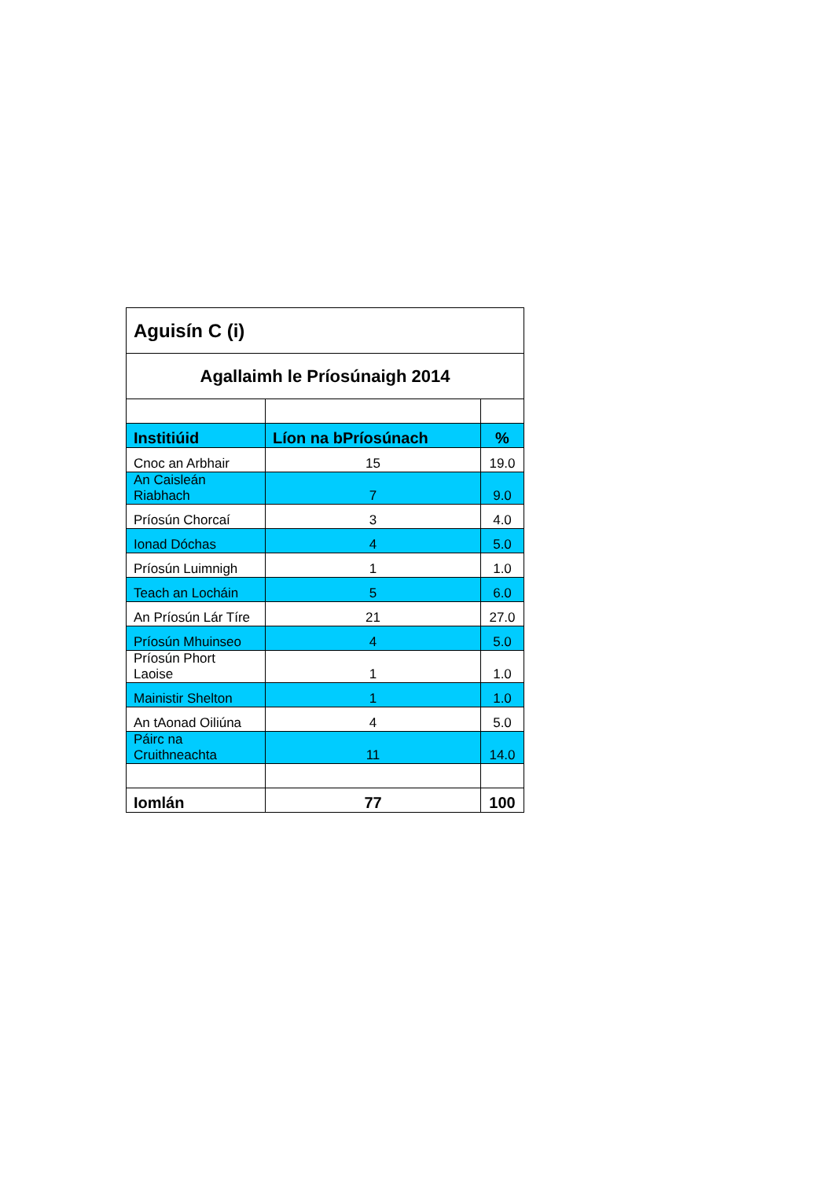| Aguisín C (i) | | |
| --- | --- | --- |
| Agallaimh le Príosúnaigh 2014 | | |
| Institiúid | Líon na bPríosúnach | % |
| Cnoc an Arbhair | 15 | 19.0 |
| An Caisleán Riabhach | 7 | 9.0 |
| Príosún Chorcaí | 3 | 4.0 |
| Ionad Dóchas | 4 | 5.0 |
| Príosún Luimnigh | 1 | 1.0 |
| Teach an Locháin | 5 | 6.0 |
| An Príosún Lár Tíre | 21 | 27.0 |
| Príosún Mhuinseo | 4 | 5.0 |
| Príosún Phort Laoise | 1 | 1.0 |
| Mainistir Shelton | 1 | 1.0 |
| An tAonad Oiliúna | 4 | 5.0 |
| Páirc na Cruithneachta | 11 | 14.0 |
| Iomlán | 77 | 100 |